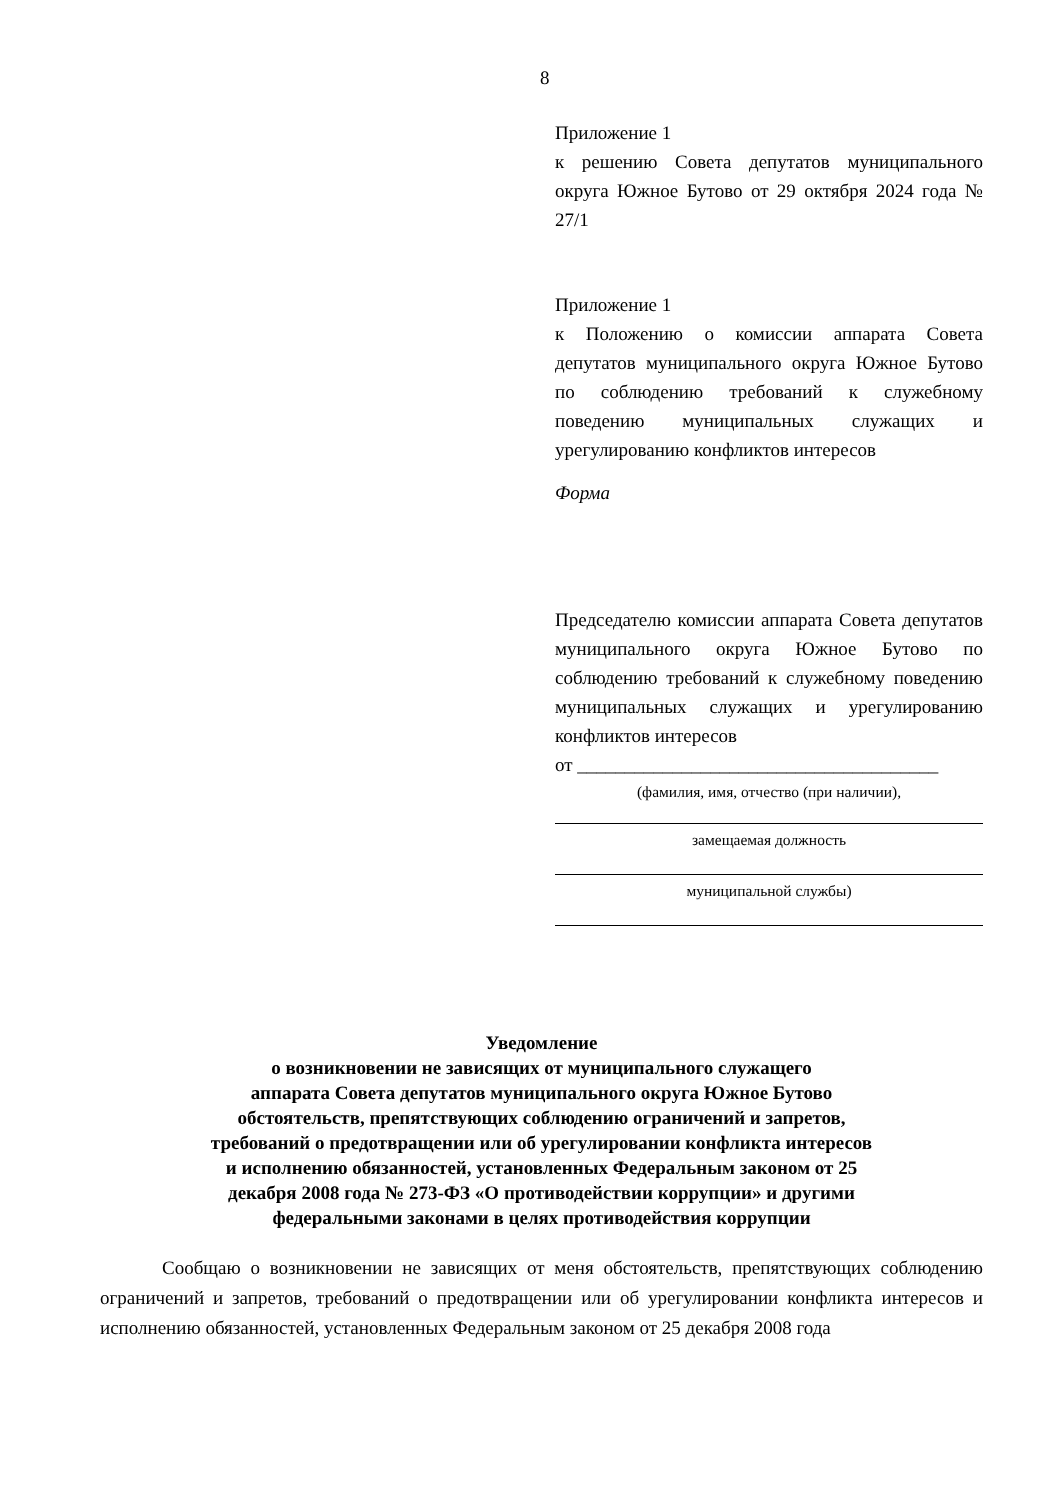8
Приложение 1
к решению Совета депутатов муниципального округа Южное Бутово от 29 октября 2024 года № 27/1
Приложение 1
к Положению о комиссии аппарата Совета депутатов муниципального округа Южное Бутово по соблюдению требований к служебному поведению муниципальных служащих и урегулированию конфликтов интересов
Форма
Председателю комиссии аппарата Совета депутатов муниципального округа Южное Бутово по соблюдению требований к служебному поведению муниципальных служащих и урегулированию конфликтов интересов
от ______________________________________
(фамилия, имя, отчество (при наличии),
замещаемая должность
муниципальной службы)
Уведомление
о возникновении не зависящих от муниципального служащего
аппарата Совета депутатов муниципального округа Южное Бутово
обстоятельств, препятствующих соблюдению ограничений и запретов,
требований о предотвращении или об урегулировании конфликта интересов
и исполнению обязанностей, установленных Федеральным законом от 25
декабря 2008 года № 273-ФЗ «О противодействии коррупции» и другими
федеральными законами в целях противодействия коррупции
Сообщаю о возникновении не зависящих от меня обстоятельств, препятствующих соблюдению ограничений и запретов, требований о предотвращении или об урегулировании конфликта интересов и исполнению обязанностей, установленных Федеральным законом от 25 декабря 2008 года